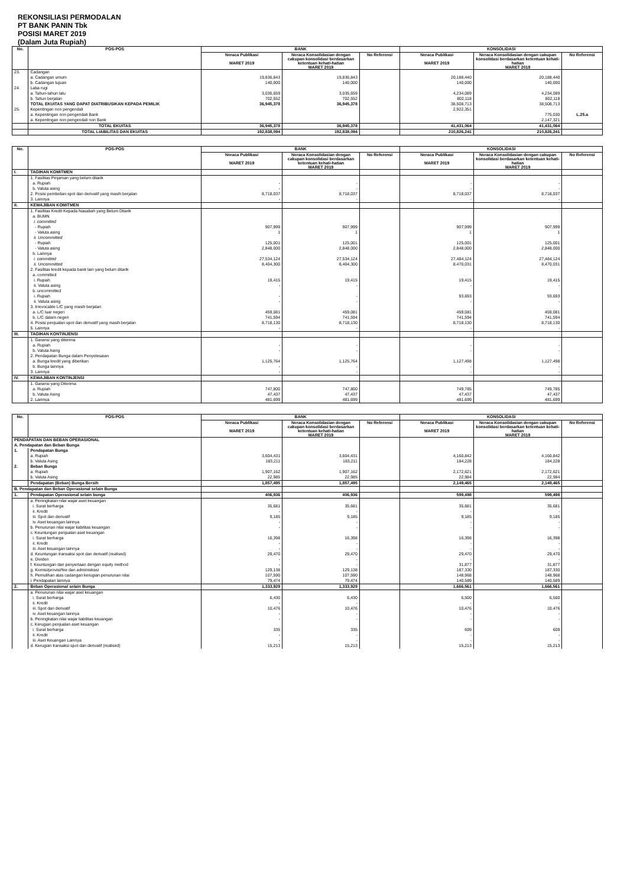REKONSILIASI PERMODALAN
PT BANK PANIN Tbk
POSISI MARET 2019
(Dalam Juta Rupiah)
| No. | POS-POS | BANK | | | KONSOLIDASI | | |
| --- | --- | --- | --- | --- | --- | --- | --- |
| | | Neraca Publikasi MARET 2019 | Neraca Konsolidasian dengan cakupan konsolidasi berdasarkan ketentuan kehati-hatian MARET 2019 | No Referensi | Neraca Publikasi MARET 2019 | Neraca Konsolidasian dengan cakupan konsolidasi berdasarkan ketentuan kehati-hatian MARET 2019 | No Referensi |
| 23. | Cadangan | | | | | | |
| | a. Cadangan umum | 19,836,843 | 19,836,843 | | 20,188,440 | 20,188,440 | |
| | b. Cadangan tujuan | 140,000 | 140,000 | | 140,000 | 140,000 | |
| 24. | Laba rugi | | | | | | |
| | a. Tahun-tahun lalu | 3,035,659 | 3,035,659 | | 4,234,089 | 4,234,089 | |
| | b. Tahun berjalan | 702,552 | 702,552 | | 802,118 | 802,118 | |
| | TOTAL EKUITAS YANG DAPAT DIATRIBUSIKAN KEPADA PEMILIK | 36,945,378 | 36,945,378 | | 38,508,713 | 38,508,713 | |
| 25. | Kepentingan non pengendali | | | | 2,922,351 | | |
| | a. Kepentingan non pengendali Bank | | | | | 775,030 | L.25.a |
| | a. Kepentingan non pengendali non Bank | | | | | 2,147,321 | |
| | TOTAL EKUITAS | 36,945,378 | 36,945,378 | | 41,431,064 | 41,431,064 | |
| | TOTAL LIABILITAS DAN EKUITAS | 192,838,094 | 192,838,094 | | 210,826,241 | 210,826,241 | |
| No. | POS-POS | BANK | | | KONSOLIDASI | | |
| --- | --- | --- | --- | --- | --- | --- | --- |
| | | Neraca Publikasi MARET 2019 | Neraca Konsolidasian dengan cakupan konsolidasi berdasarkan ketentuan kehati-hatian MARET 2019 | No Referensi | Neraca Publikasi MARET 2019 | Neraca Konsolidasian dengan cakupan konsolidasi berdasarkan ketentuan kehati-hatian MARET 2019 | No Referensi |
| I. | TAGIHAN KOMITMEN | | | | | | |
| | 1. Fasilitas Pinjaman yang belum ditarik | | | | | | |
| | a. Rupiah | - | - | | - | - | |
| | b. Valuta asing | - | - | | - | - | |
| | 2. Posisi pembelian spot dan derivatif yang masih berjalan | 8,718,037 | 8,718,037 | | 8,718,037 | 8,718,037 | |
| | 3. Lainnya | - | - | | - | - | |
| II. | KEWAJIBAN KOMITMEN | | | | | | |
| | 1. Fasilitas Kredit Kepada Nasabah yang Belum Ditarik | | | | | | |
| | a. BUMN | | | | | | |
| | i. committed | | | | | | |
| | - Rupiah | 907,999 | 907,999 | | 907,999 | 907,999 | |
| | - Valuta asing | 1 | 1 | | 1 | 1 | |
| | ii. Uncommitted | | | | | | |
| | - Rupiah | 125,001 | 125,001 | | 125,001 | 125,001 | |
| | - Valuta asing | 2,848,000 | 2,848,000 | | 2,848,000 | 2,848,000 | |
| | b. Lainnya | | | | | | |
| | i. committed | 27,534,124 | 27,534,124 | | 27,484,124 | 27,484,124 | |
| | ii. Uncommitted | 8,404,300 | 8,404,300 | | 8,470,031 | 8,470,031 | |
| | 2. Fasilitas kredit kepada bank lain yang belum ditarik | | | | | | |
| | a. committed | | | | | | |
| | i. Rupiah | 19,415 | 19,415 | | 19,415 | 19,415 | |
| | ii. Valuta asing | - | - | | - | - | |
| | b. uncommitted | | | | | | |
| | i. Rupiah | - | - | | 93,693 | 93,693 | |
| | ii. Valuta asing | - | - | | - | - | |
| | 3. Irrevocable L/C yang masih berjalan | | | | | | |
| | a. L/C luar negeri | 459,081 | 459,081 | | 459,081 | 459,081 | |
| | b. L/C dalam negeri | 741,594 | 741,594 | | 741,594 | 741,594 | |
| | 4. Posisi penjualan spot dan derivatif yang masih berjalan | 8,718,130 | 8,718,130 | | 8,718,130 | 8,718,130 | |
| | 5. Lainnya | - | - | | - | - | |
| III. | TAGIHAN KONTINJENSI | | | | | | |
| | 1. Garansi yang diterima | | | | | | |
| | a. Rupiah | - | - | | - | - | |
| | b. Valuta Asing | - | - | | - | - | |
| | 2. Pendapatan Bunga dalam Penyelesaian | | | | | | |
| | a. Bunga kredit yang diberikan | 1,125,764 | 1,125,764 | | 1,127,498 | 1,127,498 | |
| | b. Bunga lainnya | - | - | | - | - | |
| | 3. Lainnya | - | - | | - | - | |
| IV. | KEWAJIBAN KONTINJENSI | | | | | | |
| | 1. Garansi yang Diterima | | | | | | |
| | a. Rupiah | 747,800 | 747,800 | | 749,785 | 749,785 | |
| | b. Valuta Asing | 47,437 | 47,437 | | 47,437 | 47,437 | |
| | 2. Lainnya | 481,699 | 481,699 | | 481,699 | 481,699 | |
| No. | POS-POS | BANK | | | KONSOLIDASI | | |
| --- | --- | --- | --- | --- | --- | --- | --- |
| | | Neraca Publikasi MARET 2019 | Neraca Konsolidasian dengan cakupan konsolidasi berdasarkan ketentuan kehati-hatian MARET 2019 | No Referensi | Neraca Publikasi MARET 2019 | Neraca Konsolidasian dengan cakupan konsolidasi berdasarkan ketentuan kehati-hatian MARET 2019 | No Referensi |
| PENDAPATAN DAN BEBAN OPERASIONAL | | | | | | | |
| A. Pendapatan dan Beban Bunga | | | | | | | |
| 1. | Pendapatan Bunga | | | | | | |
| | a. Rupiah | 3,604,431 | 3,604,431 | | 4,160,842 | 4,160,842 | |
| | b. Valuta Asing | 183,211 | 183,211 | | 184,228 | 184,228 | |
| 2. | Beban Bunga | | | | | | |
| | a. Rupiah | 1,907,162 | 1,907,162 | | 2,172,621 | 2,172,621 | |
| | b. Valuta Asing | 22,985 | 22,985 | | 22,984 | 22,984 | |
| | Pendapatan (Beban) Bunga Bersih | 1,857,495 | 1,857,495 | | 2,149,465 | 2,149,465 | |
| B. Pendapatan dan Beban Operasional selain Bunga | | | | | | | |
| 1. | Pendapatan Operasional selain bunga | 406,936 | 406,936 | | 599,498 | 599,498 | |
| | a. Peningkatan nilai wajar aset keuangan | | | | | | |
| | i. Surat berharga | 35,681 | 35,681 | | 35,681 | 35,681 | |
| | ii. Kredit | - | - | | - | - | |
| | iii. Spot dan derivatif | 9,185 | 9,185 | | 9,185 | 9,185 | |
| | iv. Aset keuangan lainnya | - | - | | - | - | |
| | b. Penurunan nilai wajar liabilitas keuangan | - | - | | - | - | |
| | c. Keuntungan penjualan aset keuangan | | | | | | |
| | i. Surat berharga | 16,398 | 16,398 | | 16,398 | 16,398 | |
| | ii. Kredit | - | - | | - | - | |
| | iii. Aset keuangan lainnya | - | - | | - | - | |
| | d. Keuntungan transaksi spot dan derivatif (realised) | 29,470 | 29,470 | | 29,470 | 29,470 | |
| | e. Dividen | - | - | | - | - | |
| | f. Keuntungan dari penyertaan dengan equity method | - | - | | 31,877 | 31,877 | |
| | g. Komisi/provisi/fee dan administrasi | 129,138 | 129,138 | | 187,330 | 187,330 | |
| | h. Pemulihan atas cadangan kerugian penurunan nilai | 107,590 | 107,590 | | 148,968 | 148,968 | |
| | i. Pendapatan lainnya | 79,474 | 79,474 | | 140,589 | 140,589 | |
| 2. | Beban Operasional selain Bunga | 1,333,929 | 1,333,929 | | 1,666,561 | 1,666,561 | |
| | a. Penurunan nilai wajar aset keuangan | | | | | | |
| | i. Surat berharga | 6,430 | 6,430 | | 6,500 | 6,500 | |
| | ii. Kredit | - | - | | - | - | |
| | iii. Spot dan derivatif | 10,476 | 10,476 | | 10,476 | 10,476 | |
| | iv. Aset keuangan lainnya | - | - | | - | - | |
| | b. Peningkatan nilai wajar liabilitas keuangan | - | - | | - | - | |
| | c. Kerugian penjualan aset keuangan | | | | | | |
| | i. Surat berharga | 335 | 335 | | 609 | 609 | |
| | ii. Kredit | - | - | | - | - | |
| | iii. Aset Keuangan Lainnya | - | - | | - | - | |
| | d. Kerugian transaksi spot dan derivatif (realised) | 15,213 | 15,213 | | 15,213 | 15,213 | |